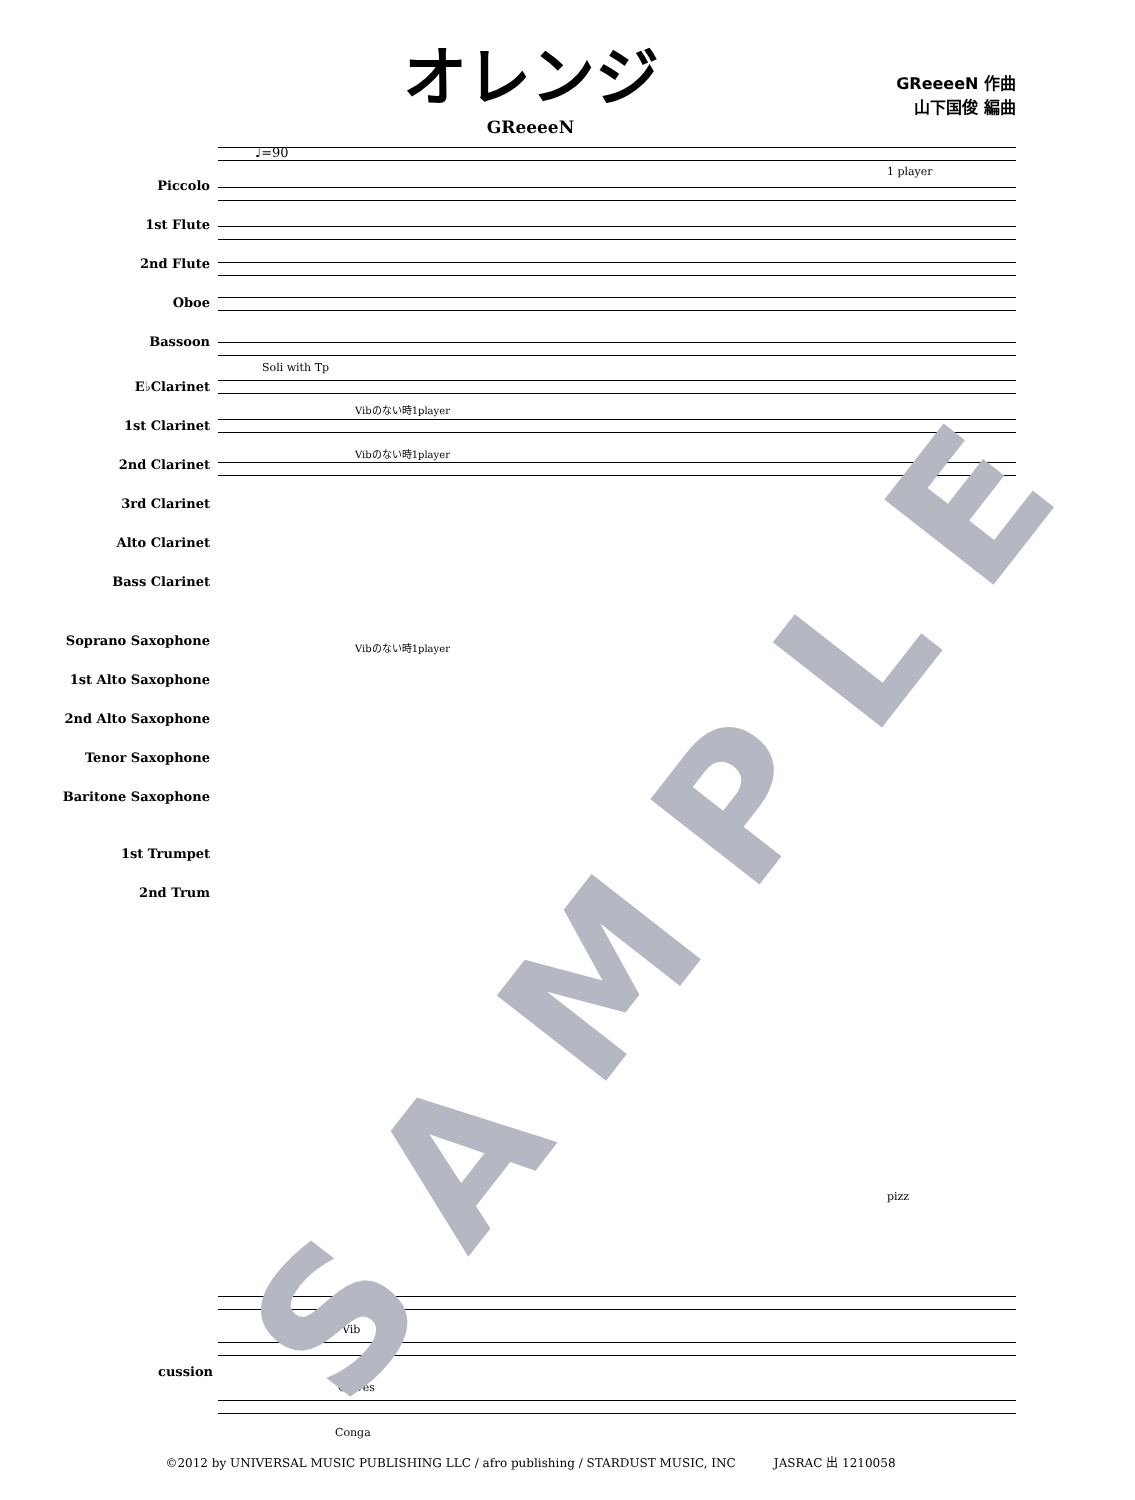オレンジ
GReeeeN
GReeeeN 作曲
山下国俊 編曲
♩=90
Piccolo
1st Flute
2nd Flute
Oboe
Bassoon
E♭Clarinet
1st Clarinet
2nd Clarinet
3rd Clarinet
Alto Clarinet
Bass Clarinet
Soprano Saxophone
1st Alto Saxophone
2nd Alto Saxophone
Tenor Saxophone
Baritone Saxophone
1st Trumpet
2nd Trum
Soli with Tp
1 player
Vibのない時1player
Vibのない時1player
Vibのない時1player
pizz
Vib
Claves
Conga
cussion
SAMPLE
©2012 by UNIVERSAL MUSIC PUBLISHING LLC / afro publishing / STARDUST MUSIC, INC JASRAC 出 1210058